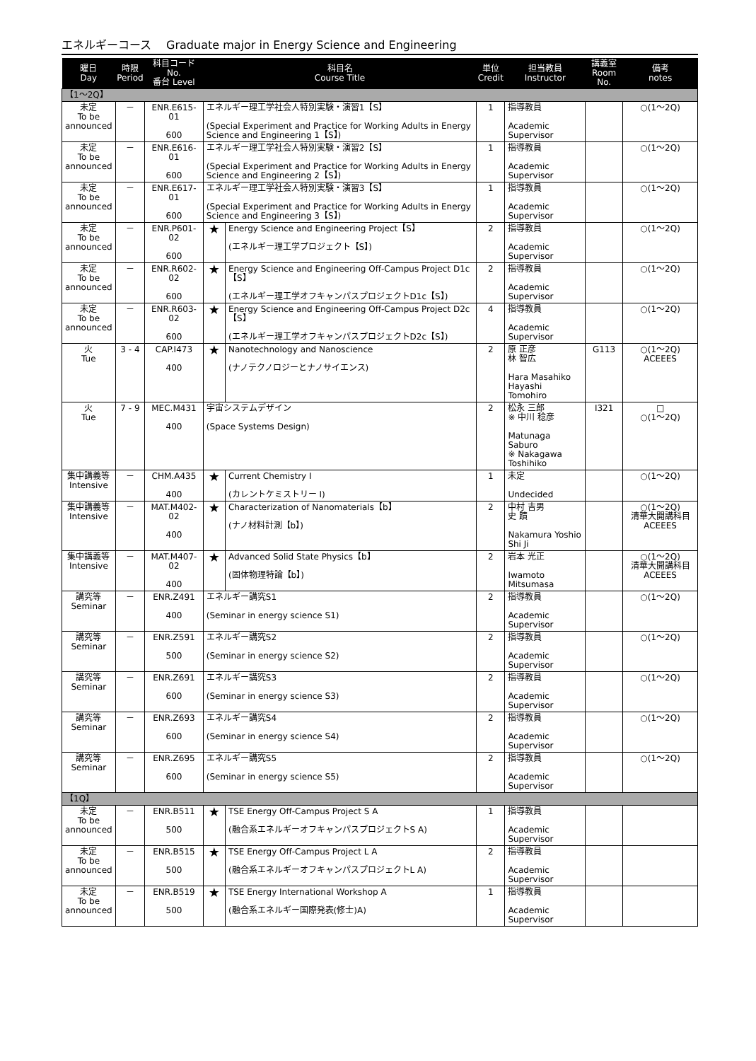エネルギーコース　 Graduate major in Energy Science and Engineering
| 曜日 Day | 時限 Period | 科目コード No. 番台 Level | 科目名 Course Title | | 単位 Credit | 担当教員 Instructor | 講義室 Room No. | 備考 notes |
| --- | --- | --- | --- | --- | --- | --- | --- | --- |
| 【1～2Q】 | | | | | | | | |
| 未定 To be announced | － | ENR.E615-01 600 | エネルギー理工学社会人特別実験・演習1【S】 (Special Experiment and Practice for Working Adults in Energy Science and Engineering 1【S】) | | 1 | 指導教員 Academic Supervisor | | ○(1～2Q) |
| 未定 To be announced | － | ENR.E616-01 600 | エネルギー理工学社会人特別実験・演習2【S】 (Special Experiment and Practice for Working Adults in Energy Science and Engineering 2【S】) | | 1 | 指導教員 Academic Supervisor | | ○(1～2Q) |
| 未定 To be announced | － | ENR.E617-01 600 | エネルギー理工学社会人特別実験・演習3【S】 (Special Experiment and Practice for Working Adults in Energy Science and Engineering 3【S】) | | 1 | 指導教員 Academic Supervisor | | ○(1～2Q) |
| 未定 To be announced | － | ENR.P601-02 600 | ★ | Energy Science and Engineering Project【S】 (エネルギー理工学プロジェクト【S】) | 2 | 指導教員 Academic Supervisor | | ○(1～2Q) |
| 未定 To be announced | － | ENR.R602-02 600 | ★ | Energy Science and Engineering Off-Campus Project D1c【S】 (エネルギー理工学オフキャンパスプロジェクトD1c【S】) | 2 | 指導教員 Academic Supervisor | | ○(1～2Q) |
| 未定 To be announced | － | ENR.R603-02 600 | ★ | Energy Science and Engineering Off-Campus Project D2c【S】 (エネルギー理工学オフキャンパスプロジェクトD2c【S】) | 4 | 指導教員 Academic Supervisor | | ○(1～2Q) |
| 火 Tue | 3 - 4 | CAP.I473 400 | ★ | Nanotechnology and Nanoscience (ナノテクノロジーとナノサイエンス) | 2 | 原 正彦 林 智広 Hara Masahiko Hayashi Tomohiro | G113 | ○(1～2Q) ACEEES |
| 火 Tue | 7 - 9 | MEC.M431 400 | 宇宙システムデザイン (Space Systems Design) | | 2 | 松永 三郎 ※ 中川 稔彦 Matunaga Saburo ※ Nakagawa Toshihiko | I321 | □ ○(1～2Q) |
| 集中講義等 Intensive | － | CHM.A435 400 | ★ | Current Chemistry I (カレントケミストリー I) | 1 | 未定 Undecided | | ○(1～2Q) |
| 集中講義等 Intensive | － | MAT.M402-02 400 | ★ | Characterization of Nanomaterials【b】 (ナノ材料計測【b】) | 2 | 中村 吉男 史 蹟 Nakamura Yoshio Shi Ji | | ○(1～2Q) 清華大開講科目 ACEEES |
| 集中講義等 Intensive | － | MAT.M407-02 400 | ★ | Advanced Solid State Physics【b】 (固体物理特論【b】) | 2 | 岩本 光正 Iwamoto Mitsumasa | | ○(1～2Q) 清華大開講科目 ACEEES |
| 講究等 Seminar | － | ENR.Z491 400 | エネルギー講究S1 (Seminar in energy science S1) | | 2 | 指導教員 Academic Supervisor | | ○(1～2Q) |
| 講究等 Seminar | － | ENR.Z591 500 | エネルギー講究S2 (Seminar in energy science S2) | | 2 | 指導教員 Academic Supervisor | | ○(1～2Q) |
| 講究等 Seminar | － | ENR.Z691 600 | エネルギー講究S3 (Seminar in energy science S3) | | 2 | 指導教員 Academic Supervisor | | ○(1～2Q) |
| 講究等 Seminar | － | ENR.Z693 600 | エネルギー講究S4 (Seminar in energy science S4) | | 2 | 指導教員 Academic Supervisor | | ○(1～2Q) |
| 講究等 Seminar | － | ENR.Z695 600 | エネルギー講究S5 (Seminar in energy science S5) | | 2 | 指導教員 Academic Supervisor | | ○(1～2Q) |
| 【1Q】 | | | | | | | | |
| 未定 To be announced | － | ENR.B511 500 | ★ | TSE Energy Off-Campus Project S A (融合系エネルギーオフキャンパスプロジェクトS A) | 1 | 指導教員 Academic Supervisor | | |
| 未定 To be announced | － | ENR.B515 500 | ★ | TSE Energy Off-Campus Project L A (融合系エネルギーオフキャンパスプロジェクトL A) | 2 | 指導教員 Academic Supervisor | | |
| 未定 To be announced | － | ENR.B519 500 | ★ | TSE Energy International Workshop A (融合系エネルギー国際発表(修士)A) | 1 | 指導教員 Academic Supervisor | | |